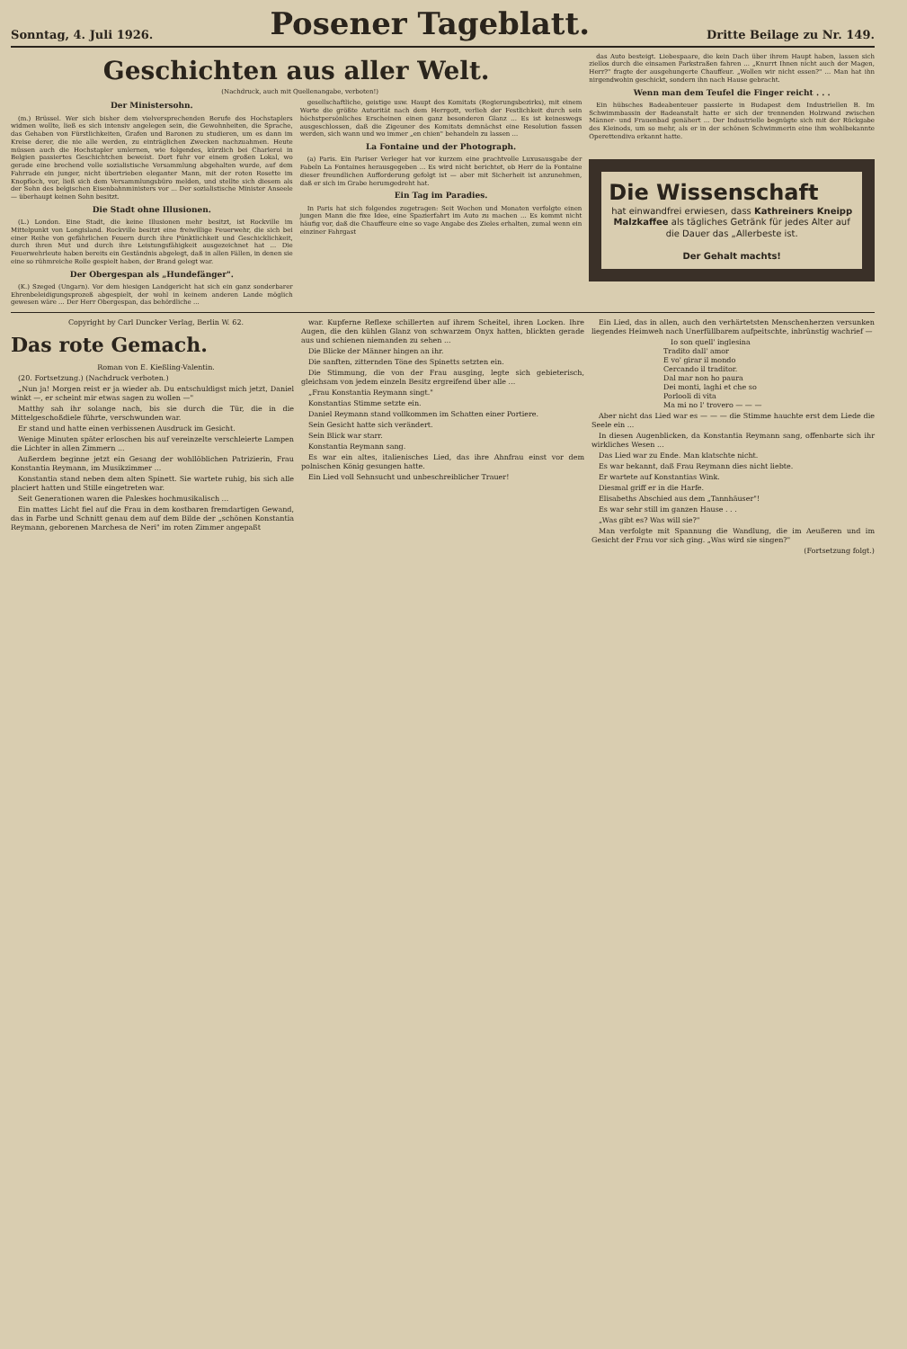Sonntag, 4. Juli 1926. Posener Tageblatt. Dritte Beilage zu Nr. 149.
Geschichten aus aller Welt.
(Nachdruck, auch mit Quellenangabe, verboten!)
Der Ministersohn.
(m.) Brüssel. Wer sich bisher dem vielversprechenden Berufe des Hochstaplers widmen wollte, ließ es sich intensiv angelegen sein, die Gewohnheiten, die Sprache, das Gehaben von Fürstlichkeiten, Grafen und Baronen zu studieren, um es dann im Kreise derer, die nie alle werden, zu einträglichen Zwecken nachzuahmen. Heute müssen auch die Hochstapler umlernen, wie folgendes, kürzlich bei Charleroi in Belgien passiertes Geschichtchen beweist. Dort fuhr vor einem großen Lokal, wo gerade eine brechend volle sozialistische Versammlung abgehalten wurde, auf dem Fahrrade ein junger, nicht übertrieben eleganter Mann, mit der roten Rosette im Knopfloch, vor, ließ sich dem Versammlungsbüro melden, und stellte sich diesem als der Sohn des belgischen Eisenbahnministers vor ... Der sozialistische Minister Anseele — überhaupt keinen Sohn besitzt.
Die Stadt ohne Illusionen.
(L.) London. Eine Stadt, die keine Illusionen mehr besitzt, ist Rockville im Mittelpunkt von Longisland. Rockville besitzt eine freiwillige Feuerwehr, die sich bei einer Reihe von gefährlichen Feuern durch ihre Pünktlichkeit und Geschicklichkeit, durch ihren Mut und durch ihre Leistungsfähigkeit ausgezeichnet hat ... Die Feuerwehrleute haben bereits ein Geständnis abgelegt, daß in allen Fällen, in denen sie eine so rühmreiche Rolle gespielt haben, der Brand gelegt war.
Der Obergespan als „Hundefänger".
(K.) Szeged (Ungarn). Vor dem hiesigen Landgericht hat sich ein ganz sonderbarer Ehrenbeleidigungsprozeß abgespielt, der wohl in keinem anderen Lande möglich gewesen wäre ... Der Herr Obergespan, das behördliche ...
gesellschaftliche, geistige usw. Haupt des Komitats (Regierungsbezirks), mit einem Worte die größte Autorität nach dem Herrgott, verlieh der Festlichkeit durch sein höchstpersönliches Erscheinen einen ganz besonderen Glanz ... Es ist keineswegs ausgeschlossen, daß die Zigeuner des Komitats demnächst eine Resolution fassen werden, sich wann und wo immer „en chien" behandeln zu lassen ...
La Fontaine und der Photograph.
(a) Paris. Ein Pariser Verleger hat vor kurzem eine prachtvolle Luxusausgabe der Fabeln La Fontaines herausgegeben ... Es wird nicht berichtet, ob Herr de la Fontaine dieser freundlichen Aufforderung gefolgt ist — aber mit Sicherheit ist anzunehmen, daß er sich im Grabe herumgedreht hat.
Ein Tag im Paradies.
In Paris hat sich folgendes zugetragen: Seit Wochen und Monaten verfolgte einen jungen Mann die fixe Idee, eine Spazierfahrt im Auto zu machen ... Es kommt nicht häufig vor, daß die Chauffeure eine so vage Angabe des Zieles erhalten, zumal wenn ein einziner Fahrgast
das Auto besteigt. Liebespaare, die kein Dach über ihrem Haupt haben, lassen sich ziellos durch die einsamen Parkstraßen fahren ... „Knurrt Ihnen nicht auch der Magen, Herr?" fragte der ausgehungerte Chauffeur. „Wollen wir nicht essen?" ... Man hat ihn nirgendwohin geschickt, sondern ihn nach Hause gebracht.
Wenn man dem Teufel die Finger reicht . . .
Ein hübsches Badeabenteuer passierte in Budapest dem Industriellen B. Im Schwimmbassin der Badeanstalt hatte er sich der trennenden Holzwand zwischen Männer- und Frauenbad genähert ... Der Industrielle begnügte sich mit der Rückgabe des Kleinods, um so mehr, als er in der schönen Schwimmerin eine ihm wohlbekannte Operettendiva erkannt hatte.
Die Wissenschaft
hat einwandfrei erwiesen, dass Kathreiners Kneipp Malzkaffee als tägliches Getränk für jedes Alter auf die Dauer das „Allerbeste ist.
Der Gehalt machts!
Copyright by Carl Duncker Verlag, Berlin W. 62.
Das rote Gemach.
Roman von E. Kießling-Valentin.
(20. Fortsetzung.) (Nachdruck verboten.)
„Nun ja! Morgen reist er ja wieder ab. Du entschuldigst mich jetzt, Daniel winkt —, er scheint mir etwas sagen zu wollen —"
Matthy sah ihr solange nach, bis sie durch die Tür, die in die Mittelgeschoßdiele führte, verschwunden war.
Er stand und hatte einen verbissenen Ausdruck im Gesicht.
Wenige Minuten später erloschen bis auf vereinzelte verschleierte Lampen die Lichter in allen Zimmern ...
Außerdem beginne jetzt ein Gesang der wohllöblichen Patrizierin, Frau Konstantia Reymann, im Musikzimmer ...
Konstantia stand neben dem alten Spinett. Sie wartete ruhig, bis sich alle placiert hatten und Stille eingetreten war.
Seit Generationen waren die Paleskes hochmusikalisch ...
Ein mattes Licht fiel auf die Frau in dem kostbaren fremdartigen Gewand, das in Farbe und Schnitt genau dem auf dem Bilde der „schönen Konstantia Reymann, geborenen Marchesa de Neri" im roten Zimmer angepaßt
war. Kupferne Reflexe schillerten auf ihrem Scheitel, ihren Locken. Ihre Augen, die den kühlen Glanz von schwarzem Onyx hatten, blickten gerade aus und schienen niemanden zu sehen ...
Die Blicke der Männer hingen an ihr.
Die sanften, zitternden Töne des Spinetts setzten ein.
Die Stimmung, die von der Frau ausging, legte sich gebieterisch, gleichsam von jedem einzeln Besitz ergreifend über alle ...
„Frau Konstantia Reymann singt."
Konstantias Stimme setzte ein.
Daniel Reymann stand vollkommen im Schatten einer Portiere.
Sein Gesicht hatte sich verändert.
Sein Blick war starr.
Konstantia Reymann sang.
Es war ein altes, italienisches Lied, das ihre Ahnfrau einst vor dem polnischen König gesungen hatte.
Ein Lied voll Sehnsucht und unbeschreiblicher Trauer!
Ein Lied, das in allen, auch den verhärtetsten Menschenherzen versunken liegendes Heimweh nach Unerfüllbarem aufpeitschte, inbrünstig wachrief —
Io son quell' inglesina
Tradito dall' amor
E vo' girar il mondo
Cercando il traditor.
Dal mar non ho paura
Dei monti, laghi et che so
Porlooli di vita
Ma mi no l' trovero — — —
Aber nicht das Lied war es — — — die Stimme hauchte erst dem Liede die Seele ein ...
In diesen Augenblicken, da Konstantia Reymann sang, offenbarte sich ihr wirkliches Wesen ...
Das Lied war zu Ende. Man klatschte nicht.
Es war bekannt, daß Frau Reymann dies nicht liebte.
Er wartete auf Konstantias Wink.
Diesmal griff er in die Harfe.
Elisabeths Abschied aus dem „Tannhäuser"!
Es war sehr still im ganzen Hause . . .
„Was gibt es? Was will sie?"
Man verfolgte mit Spannung die Wandlung, die im Aeußeren und im Gesicht der Frau vor sich ging. „Was wird sie singen?"
(Fortsetzung folgt.)